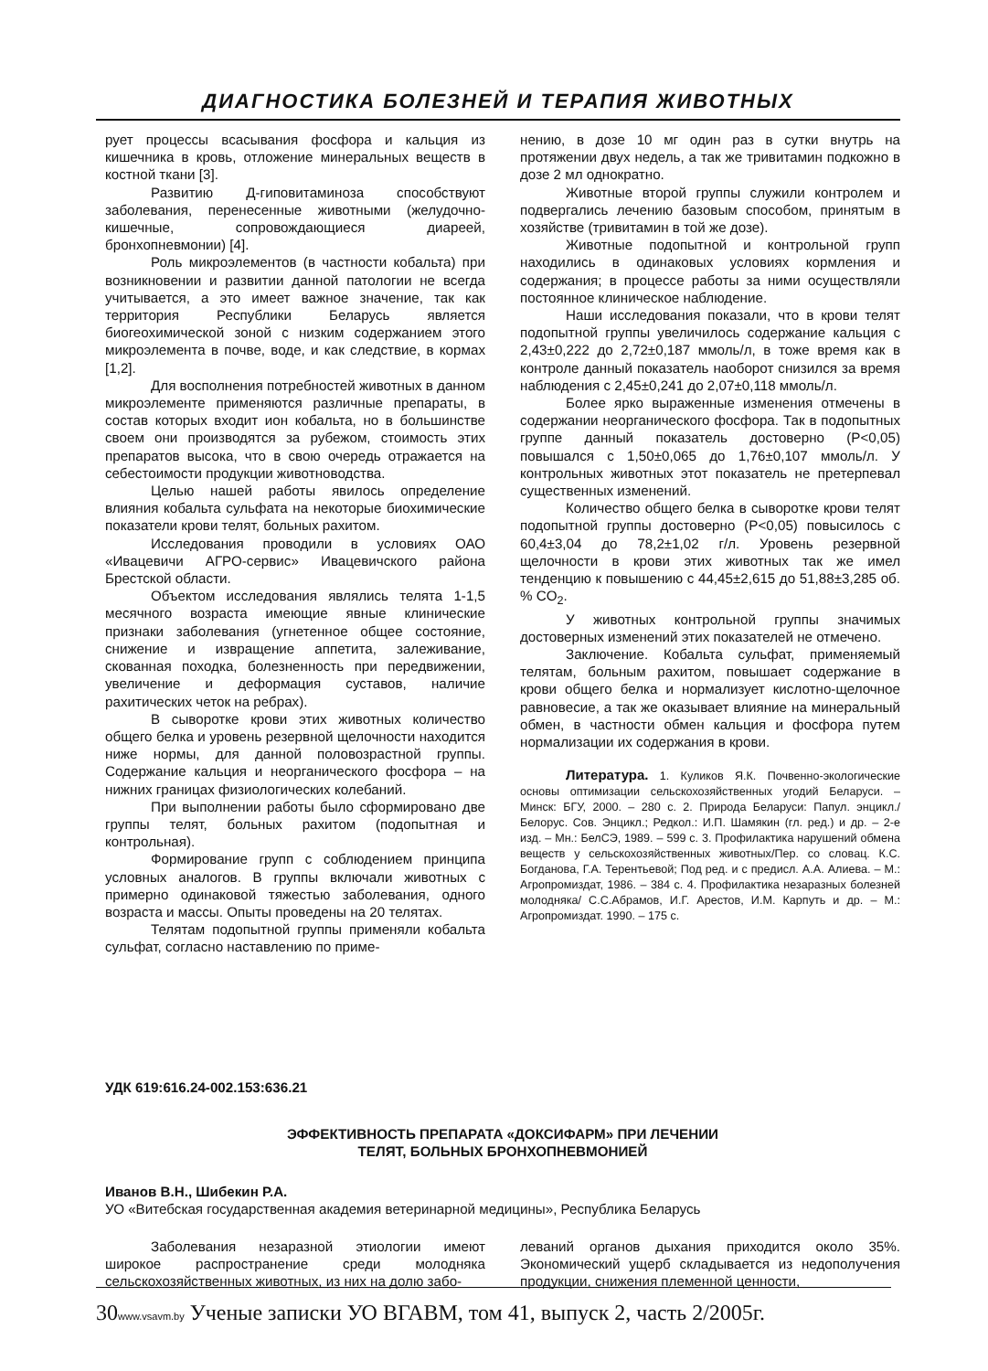ДИАГНОСТИКА БОЛЕЗНЕЙ И ТЕРАПИЯ ЖИВОТНЫХ
рует процессы всасывания фосфора и кальция из кишечника в кровь, отложение минеральных веществ в костной ткани [3].
Развитию Д-гиповитаминоза способствуют заболевания, перенесенные животными (желудочно-кишечные, сопровождающиеся диареей, бронхопневмонии) [4].
Роль микроэлементов (в частности кобальта) при возникновении и развитии данной патологии не всегда учитывается, а это имеет важное значение, так как территория Республики Беларусь является биогеохимической зоной с низким содержанием этого микроэлемента в почве, воде, и как следствие, в кормах [1,2].
Для восполнения потребностей животных в данном микроэлементе применяются различные препараты, в состав которых входит ион кобальта, но в большинстве своем они производятся за рубежом, стоимость этих препаратов высока, что в свою очередь отражается на себестоимости продукции животноводства.
Целью нашей работы явилось определение влияния кобальта сульфата на некоторые биохимические показатели крови телят, больных рахитом.
Исследования проводили в условиях ОАО «Ивацевичи АГРО-сервис» Ивацевичского района Брестской области.
Объектом исследования являлись телята 1-1,5 месячного возраста имеющие явные клинические признаки заболевания (угнетенное общее состояние, снижение и извращение аппетита, залеживание, скованная походка, болезненность при передвижении, увеличение и деформация суставов, наличие рахитических четок на ребрах).
В сыворотке крови этих животных количество общего белка и уровень резервной щелочности находится ниже нормы, для данной половозрастной группы. Содержание кальция и неорганического фосфора – на нижних границах физиологических колебаний.
При выполнении работы было сформировано две группы телят, больных рахитом (подопытная и контрольная).
Формирование групп с соблюдением принципа условных аналогов. В группы включали животных с примерно одинаковой тяжестью заболевания, одного возраста и массы. Опыты проведены на 20 телятах.
Телятам подопытной группы применяли кобальта сульфат, согласно наставлению по приме-
нению, в дозе 10 мг один раз в сутки внутрь на протяжении двух недель, а так же тривитамин подкожно в дозе 2 мл однократно.
Животные второй группы служили контролем и подвергались лечению базовым способом, принятым в хозяйстве (тривитамин в той же дозе).
Животные подопытной и контрольной групп находились в одинаковых условиях кормления и содержания; в процессе работы за ними осуществляли постоянное клиническое наблюдение.
Наши исследования показали, что в крови телят подопытной группы увеличилось содержание кальция с 2,43±0,222 до 2,72±0,187 ммоль/л, в тоже время как в контроле данный показатель наоборот снизился за время наблюдения с 2,45±0,241 до 2,07±0,118 ммоль/л.
Более ярко выраженные изменения отмечены в содержании неорганического фосфора. Так в подопытных группе данный показатель достоверно (P<0,05) повышался с 1,50±0,065 до 1,76±0,107 ммоль/л. У контрольных животных этот показатель не претерпевал существенных изменений.
Количество общего белка в сыворотке крови телят подопытной группы достоверно (P<0,05) повысилось с 60,4±3,04 до 78,2±1,02 г/л. Уровень резервной щелочности в крови этих животных так же имел тенденцию к повышению с 44,45±2,615 до 51,88±3,285 об. % CO<sub>2</sub>.
У животных контрольной группы значимых достоверных изменений этих показателей не отмечено.
Заключение. Кобальта сульфат, применяемый телятам, больным рахитом, повышает содержание в крови общего белка и нормализует кислотно-щелочное равновесие, а так же оказывает влияние на минеральный обмен, в частности обмен кальция и фосфора путем нормализации их содержания в крови.
Литература. 1. Куликов Я.К. Почвенно-экологические основы оптимизации сельскохозяйственных угодий Беларуси. – Минск: БГУ, 2000. – 280 с. 2. Природа Беларуси: Папул. энцикл./Белорус. Сов. Энцикл.; Редкол.: И.П. Шамякин (гл. ред.) и др. – 2-е изд. – Мн.: БелСЭ, 1989. – 599 с. 3. Профилактика нарушений обмена веществ у сельскохозяйственных животных/Пер. со словац. К.С. Богданова, Г.А. Терентьевой; Под ред. и с предисл. А.А. Алиева. – М.: Агропромиздат, 1986. – 384 с. 4. Профилактика незаразных болезней молодняка/ С.С.Абрамов, И.Г. Арестов, И.М. Карпуть и др. – М.: Агропромиздат. 1990. – 175 с.
УДК 619:616.24-002.153:636.21
ЭФФЕКТИВНОСТЬ ПРЕПАРАТА «ДОКСИФАРМ» ПРИ ЛЕЧЕНИИ
ТЕЛЯТ, БОЛЬНЫХ БРОНХОПНЕВМОНИЕЙ
Иванов В.Н., Шибекин Р.А.
УО «Витебская государственная академия ветеринарной медицины», Республика Беларусь
Заболевания незаразной этиологии имеют широкое распространение среди молодняка сельскохозяйственных животных, из них на долю забо-
леваний органов дыхания приходится около 35%. Экономический ущерб складывается из недополучения продукции, снижения племенной ценности,
30www.vsavm.by Ученые записки УО ВГАВМ, том 41, выпуск 2, часть 2/2005г.